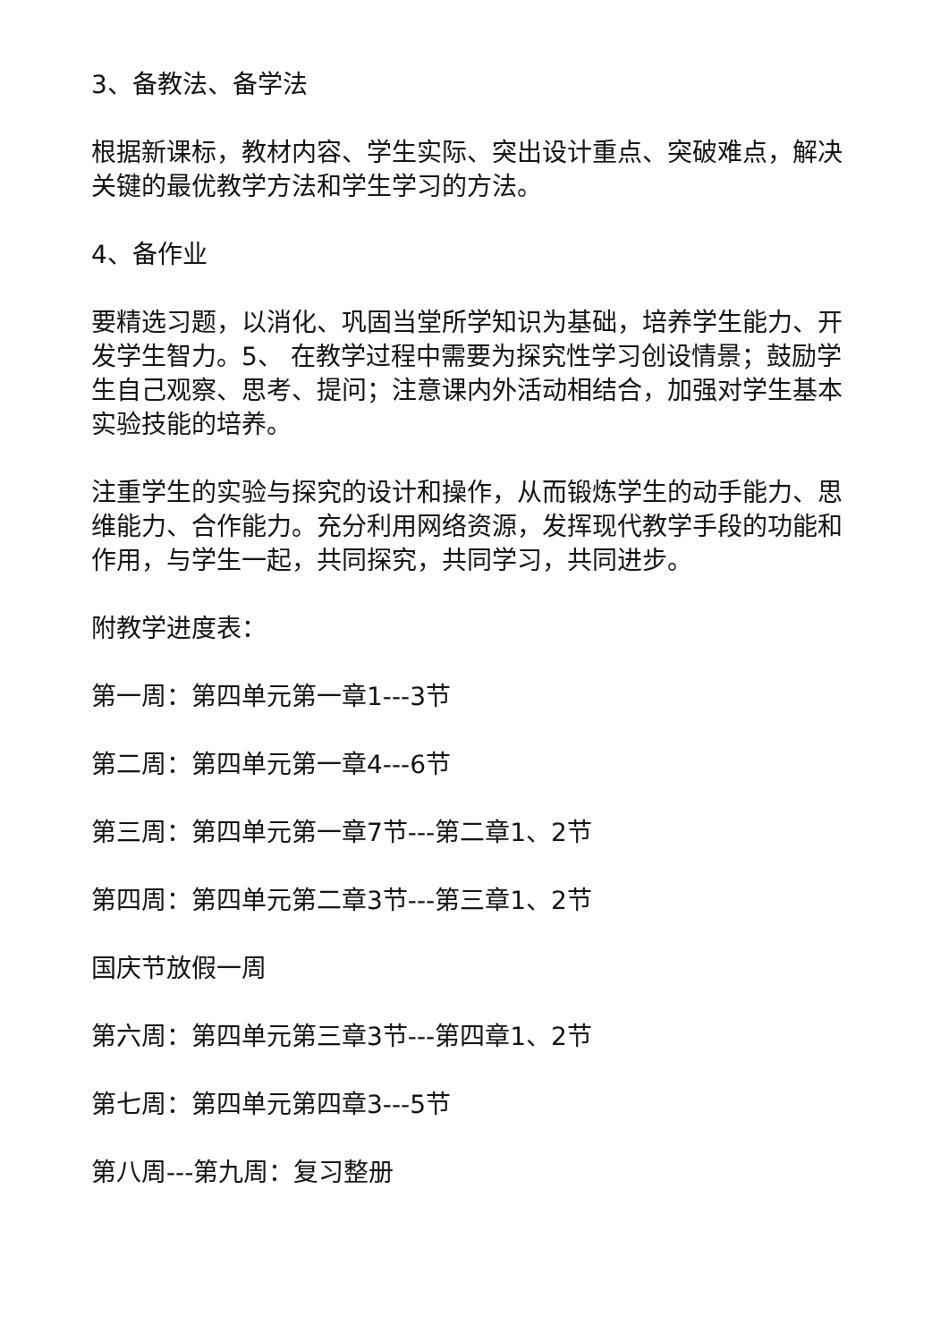3、备教法、备学法
根据新课标，教材内容、学生实际、突出设计重点、突破难点，解决关键的最优教学方法和学生学习的方法。
4、备作业
要精选习题，以消化、巩固当堂所学知识为基础，培养学生能力、开发学生智力。5、 在教学过程中需要为探究性学习创设情景；鼓励学生自己观察、思考、提问；注意课内外活动相结合，加强对学生基本实验技能的培养。
注重学生的实验与探究的设计和操作，从而锻炼学生的动手能力、思维能力、合作能力。充分利用网络资源，发挥现代教学手段的功能和作用，与学生一起，共同探究，共同学习，共同进步。
附教学进度表：
第一周：第四单元第一章1---3节
第二周：第四单元第一章4---6节
第三周：第四单元第一章7节---第二章1、2节
第四周：第四单元第二章3节---第三章1、2节
国庆节放假一周
第六周：第四单元第三章3节---第四章1、2节
第七周：第四单元第四章3---5节
第八周---第九周：复习整册